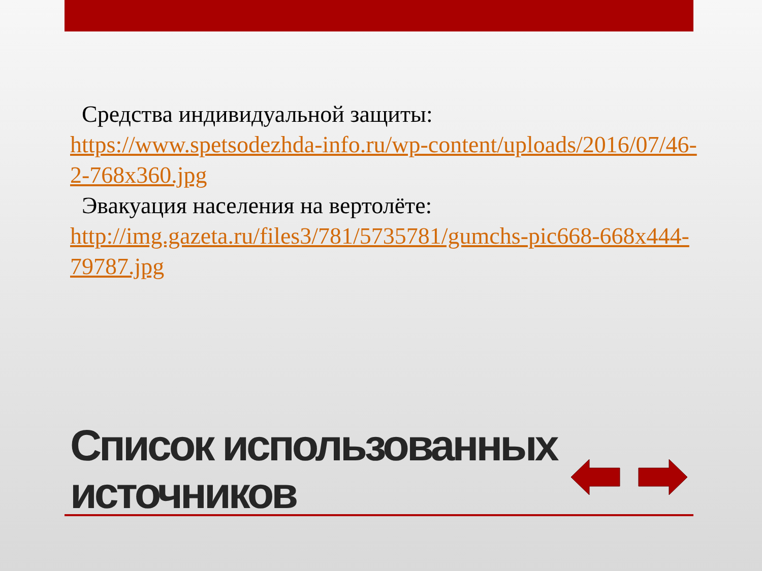Средства индивидуальной защиты:
https://www.spetsodezhda-info.ru/wp-content/uploads/2016/07/46-2-768x360.jpg
Эвакуация населения на вертолёте:
http://img.gazeta.ru/files3/781/5735781/gumchs-pic668-668x444-79787.jpg
Список использованных
источников